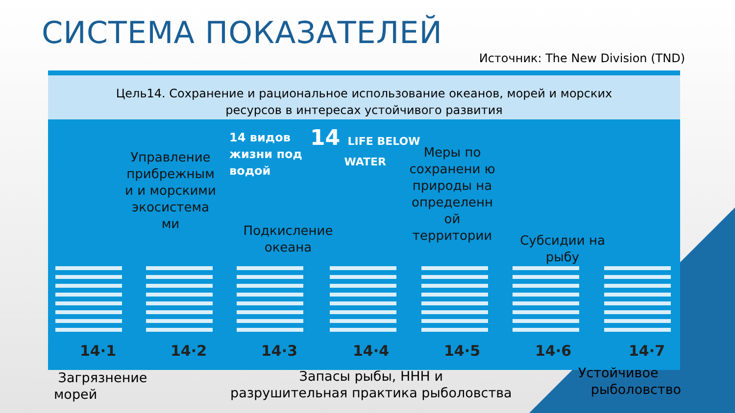СИСТЕМА ПОКАЗАТЕЛЕЙ
Источник: The New Division (TND)
Цель14. Сохранение и рациональное использование океанов, морей и морских
ресурсов в интересах устойчивого развития
14 видов
жизни под
водой
14 LIFE BELOW
WATER
Управление прибрежным и и морскими экосистема ми
Подкисление океана
Меры по сохранени ю природы на определенн ой территории
Субсидии на рыбу
14·1 14·2 14·3 14·4 14·5 14·6 14·7
Загрязнение
морей
Запасы рыбы, ННН и
разрушительная практика рыболовства
Устойчивое
рыболовство